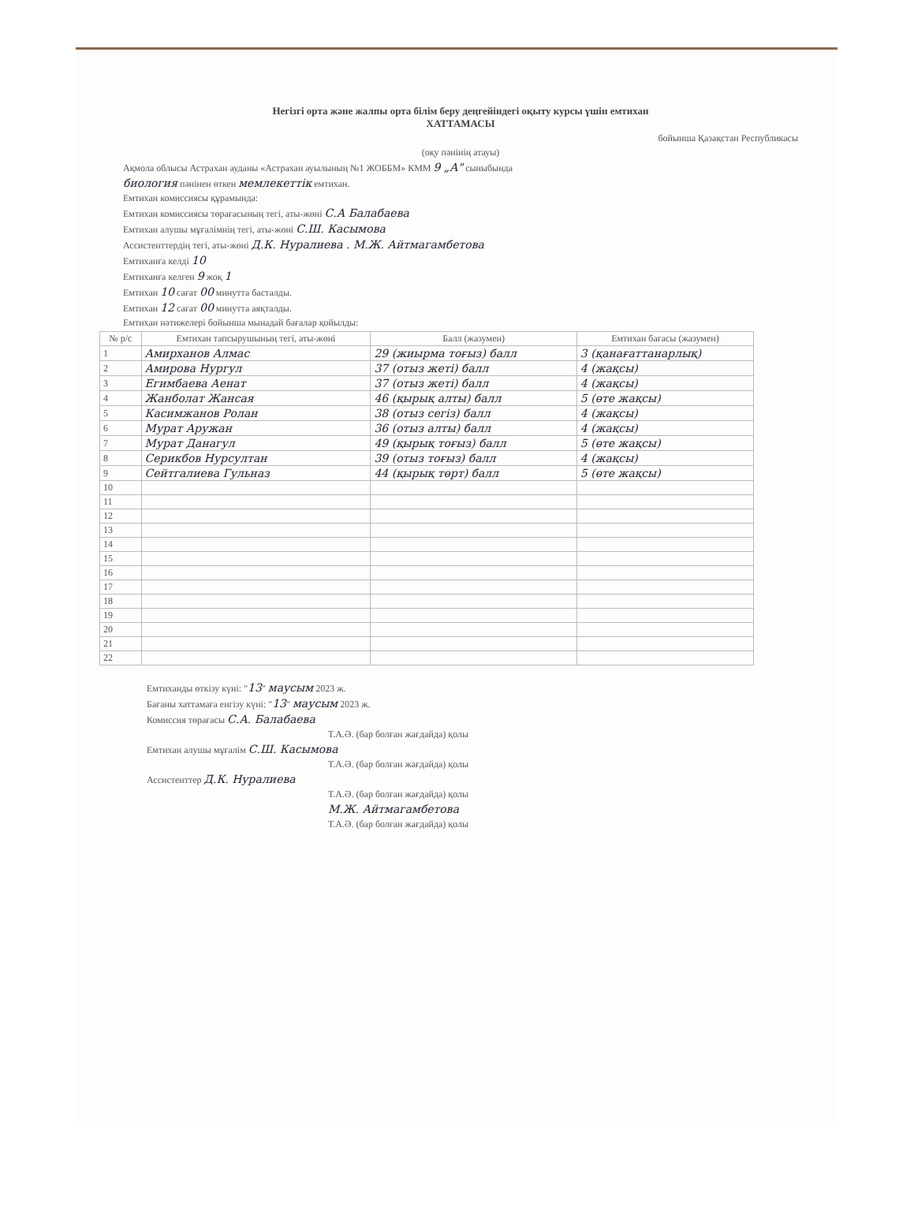Негізгі орта және жалпы орта білім беру деңгейіндегі оқыту курсы үшін емтихан
ХАТТАМАСЫ
бойынша Қазақстан Республикасы
(оқу пәнінің атауы)
Ақмола облысы Астрахан ауданы «Астрахан ауылының №1 ЖОББМ» КММ 9 „А" сыныбында
биология пәнінен өткен мемлекеттік емтихан.
Емтихан комиссиясы құрамында:
Емтихан комиссиясы төрағасының тегі, аты-жөні С.А Балабаева
Емтихан алушы мұғалімнің тегі, аты-жөні С.Ш. Касымова
Ассистенттердің тегі, аты-жөні Д.К. Нуралиева . М.Ж. Айтмагамбетова
Емтиханға келді 10
Емтиханға келген 9 жоқ 1
Емтихан 10 сағат 00 минутта басталды.
Емтихан 12 сағат 00 минутта аяқталды.
Емтихан нәтижелері бойынша мынадай бағалар қойылды:
| № р/с | Емтихан тапсырушының тегі, аты-жөні | Балл (жазумен) | Емтихан бағасы (жазумен) |
| --- | --- | --- | --- |
| 1 | Амирханов Алмас | 29 (жиырма тоғыз) балл | 3 (қанағаттанарлық) |
| 2 | Амирова Нургул | 37 (отыз жеті) балл | 4 (жақсы) |
| 3 | Егимбаева Аенат | 37 (отыз жеті) балл | 4 (жақсы) |
| 4 | Жанболат Жансая | 46 (қырық алты) балл | 5 (өте жақсы) |
| 5 | Касимжанов Ролан | 38 (отыз сегіз) балл | 4 (жақсы) |
| 6 | Мурат Аружан | 36 (отыз алты) балл | 4 (жақсы) |
| 7 | Мурат Данагул | 49 (қырық тоғыз) балл | 5 (өте жақсы) |
| 8 | Серикбов Нурсултан | 39 (отыз тоғыз) балл | 4 (жақсы) |
| 9 | Сейтгалиева Гульназ | 44 (қырық төрт) балл | 5 (өте жақсы) |
| 10 | | | |
| 11 | | | |
| 12 | | | |
| 13 | | | |
| 14 | | | |
| 15 | | | |
| 16 | | | |
| 17 | | | |
| 18 | | | |
| 19 | | | |
| 20 | | | |
| 21 | | | |
| 22 | | | |
Емтиханды өткізу күні: "13" маусым 2023 ж.
Бағаны хаттамаға енгізу күні: "13" маусым 2023 ж.
Комиссия төрағасы С.А. Балабаева
Т.А.Ә. (бар болған жағдайда) қолы
Емтихан алушы мұғалім С.Ш. Касымова
Т.А.Ә. (бар болған жағдайда) қолы
Ассистенттер Д.К. Нуралиева
Т.А.Ә. (бар болған жағдайда) қолы
М.Ж. Айтмагамбетова
Т.А.Ә. (бар болған жағдайда) қолы